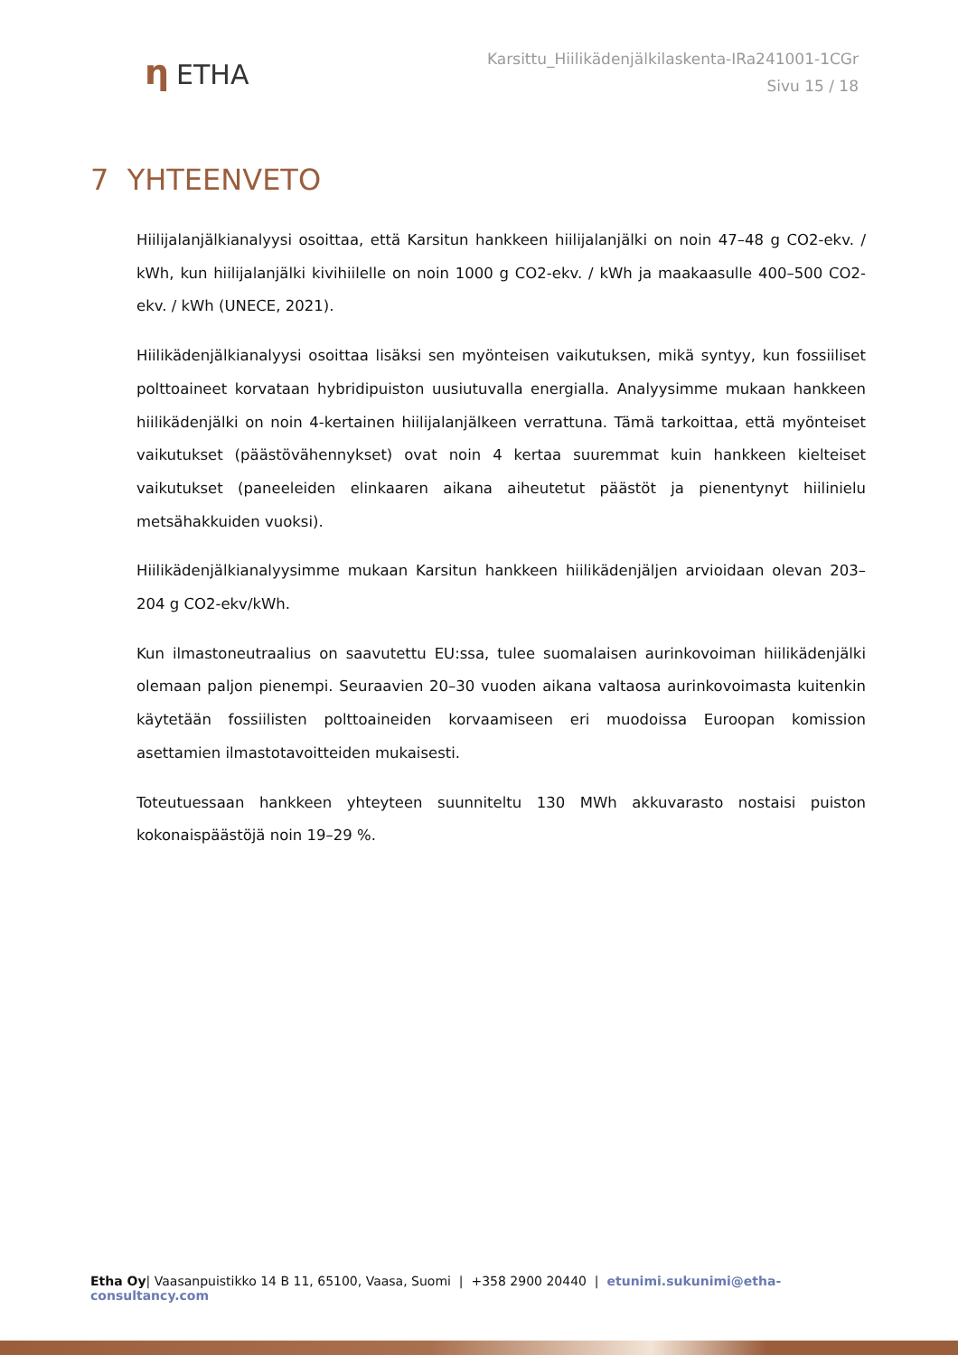η ETHA
Karsittu_Hiilikädenjälkilaskenta-IRa241001-1CGr
Sivu 15 / 18
7 YHTEENVETO
Hiilijalanjälkianalyysi osoittaa, että Karsitun hankkeen hiilijalanjälki on noin 47–48 g CO2-ekv. / kWh, kun hiilijalanjälki kivihiilelle on noin 1000 g CO2-ekv. / kWh ja maakaasulle 400–500 CO2-ekv. / kWh (UNECE, 2021).
Hiilikädenjälkianalyysi osoittaa lisäksi sen myönteisen vaikutuksen, mikä syntyy, kun fossiiliset polttoaineet korvataan hybridipuiston uusiutuvalla energialla. Analyysimme mukaan hankkeen hiilikädenjälki on noin 4-kertainen hiilijalanjälkeen verrattuna. Tämä tarkoittaa, että myönteiset vaikutukset (päästövähennykset) ovat noin 4 kertaa suuremmat kuin hankkeen kielteiset vaikutukset (paneeleiden elinkaaren aikana aiheutetut päästöt ja pienentynyt hiilinielu metsähakkuiden vuoksi).
Hiilikädenjälkianalyysimme mukaan Karsitun hankkeen hiilikädenjäljen arvioidaan olevan 203–204 g CO2-ekv/kWh.
Kun ilmastoneutraalius on saavutettu EU:ssa, tulee suomalaisen aurinkovoiman hiilikädenjälki olemaan paljon pienempi. Seuraavien 20–30 vuoden aikana valtaosa aurinkovoimasta kuitenkin käytetään fossiilisten polttoaineiden korvaamiseen eri muodoissa Euroopan komission asettamien ilmastotavoitteiden mukaisesti.
Toteutuessaan hankkeen yhteyteen suunniteltu 130 MWh akkuvarasto nostaisi puiston kokonaispäästöjä noin 19–29 %.
Etha Oy| Vaasanpuistikko 14 B 11, 65100, Vaasa, Suomi | +358 2900 20440 | etunimi.sukunimi@etha-consultancy.com